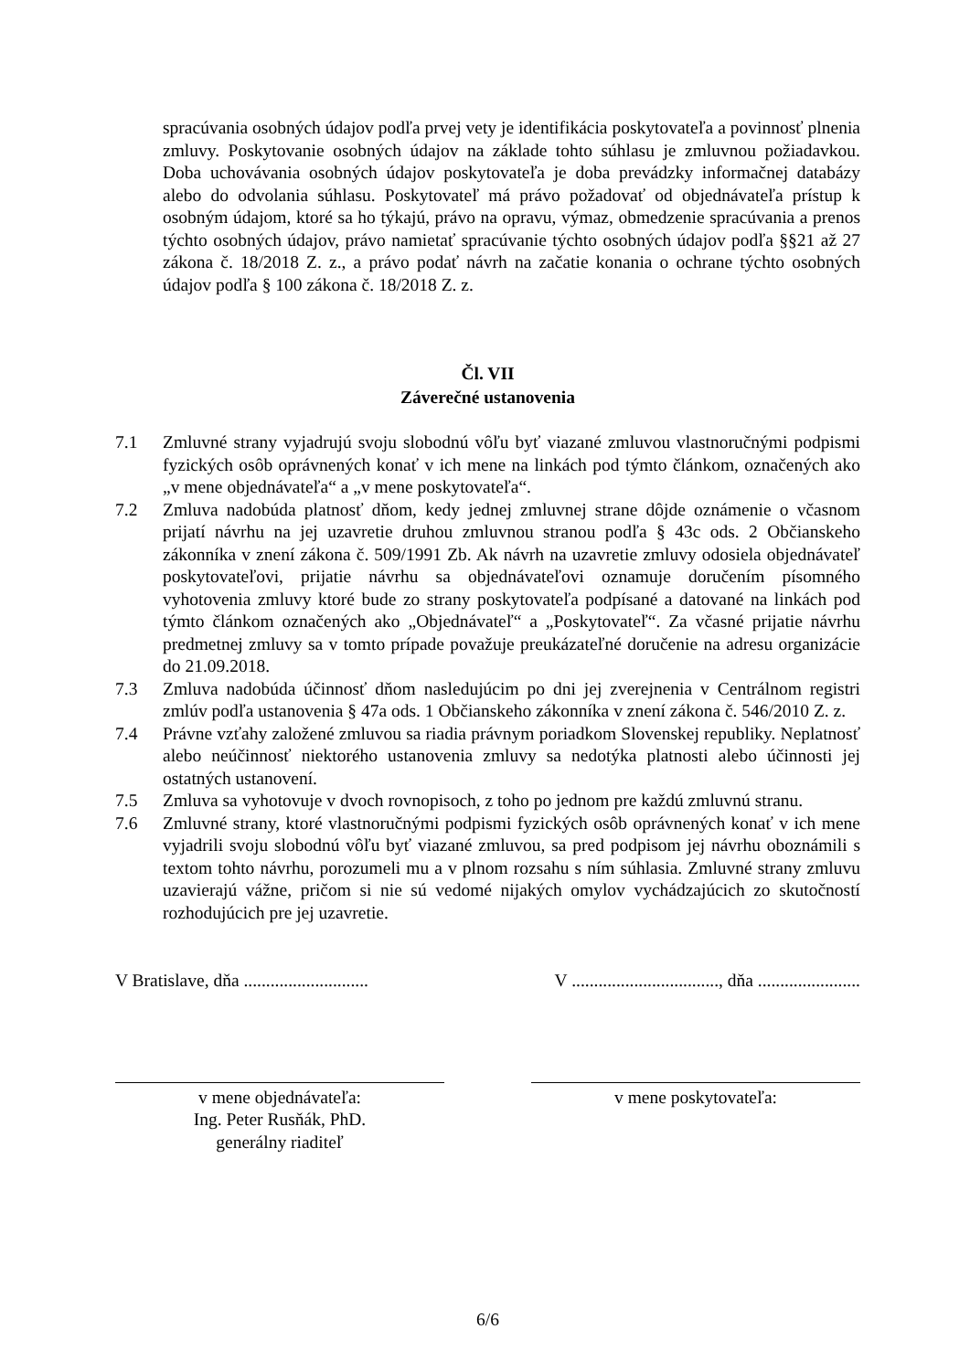spracúvania osobných údajov podľa prvej vety je identifikácia poskytovateľa a povinnosť plnenia zmluvy. Poskytovanie osobných údajov na základe tohto súhlasu je zmluvnou požiadavkou. Doba uchovávania osobných údajov poskytovateľa je doba prevádzky informačnej databázy alebo do odvolania súhlasu. Poskytovateľ má právo požadovať od objednávateľa prístup k osobným údajom, ktoré sa ho týkajú, právo na opravu, výmaz, obmedzenie spracúvania a prenos týchto osobných údajov, právo namietať spracúvanie týchto osobných údajov podľa §§21 až 27 zákona č. 18/2018 Z. z., a právo podať návrh na začatie konania o ochrane týchto osobných údajov podľa § 100 zákona č. 18/2018 Z. z.
Čl. VII
Záverečné ustanovenia
7.1 Zmluvné strany vyjadrujú svoju slobodnú vôľu byť viazané zmluvou vlastnoručnými podpismi fyzických osôb oprávnených konať v ich mene na linkách pod týmto článkom, označených ako „v mene objednávateľa“ a „v mene poskytovateľa“.
7.2 Zmluva nadobúda platnosť dňom, kedy jednej zmluvnej strane dôjde oznámenie o včasnom prijatí návrhu na jej uzavretie druhou zmluvnou stranou podľa § 43c ods. 2 Občianskeho zákonníka v znení zákona č. 509/1991 Zb. Ak návrh na uzavretie zmluvy odosiela objednávateľ poskytovateľovi, prijatie návrhu sa objednávateľovi oznamuje doručením písomného vyhotovenia zmluvy ktoré bude zo strany poskytovateľa podpísané a datované na linkách pod týmto článkom označených ako „Objednávateľ“ a „Poskytovateľ“. Za včasné prijatie návrhu predmetnej zmluvy sa v tomto prípade považuje preukázateľné doručenie na adresu organizácie do 21.09.2018.
7.3 Zmluva nadobúda účinnosť dňom nasledujúcim po dni jej zverejnenia v Centrálnom registri zmlúv podľa ustanovenia § 47a ods. 1 Občianskeho zákonníka v znení zákona č. 546/2010 Z. z.
7.4 Právne vzťahy založené zmluvou sa riadia právnym poriadkom Slovenskej republiky. Neplatnosť alebo neúčinnosť niektorého ustanovenia zmluvy sa nedotýka platnosti alebo účinnosti jej ostatných ustanovení.
7.5 Zmluva sa vyhotovuje v dvoch rovnopisoch, z toho po jednom pre každú zmluvnú stranu.
7.6 Zmluvné strany, ktoré vlastnoručnými podpismi fyzických osôb oprávnených konať v ich mene vyjadrili svoju slobodnú vôľu byť viazané zmluvou, sa pred podpisom jej návrhu oboznámili s textom tohto návrhu, porozumeli mu a v plnom rozsahu s ním súhlasia. Zmluvné strany zmluvu uzavierajú vážne, pričom si nie sú vedomé nijakých omylov vychádzajúcich zo skutočností rozhodujúcich pre jej uzavretie.
V Bratislave, dňa ............................ V ................................., dňa .......................
v mene objednávateľa:
Ing. Peter Rusňák, PhD.
generálny riaditeľ
v mene poskytovateľa:
6/6